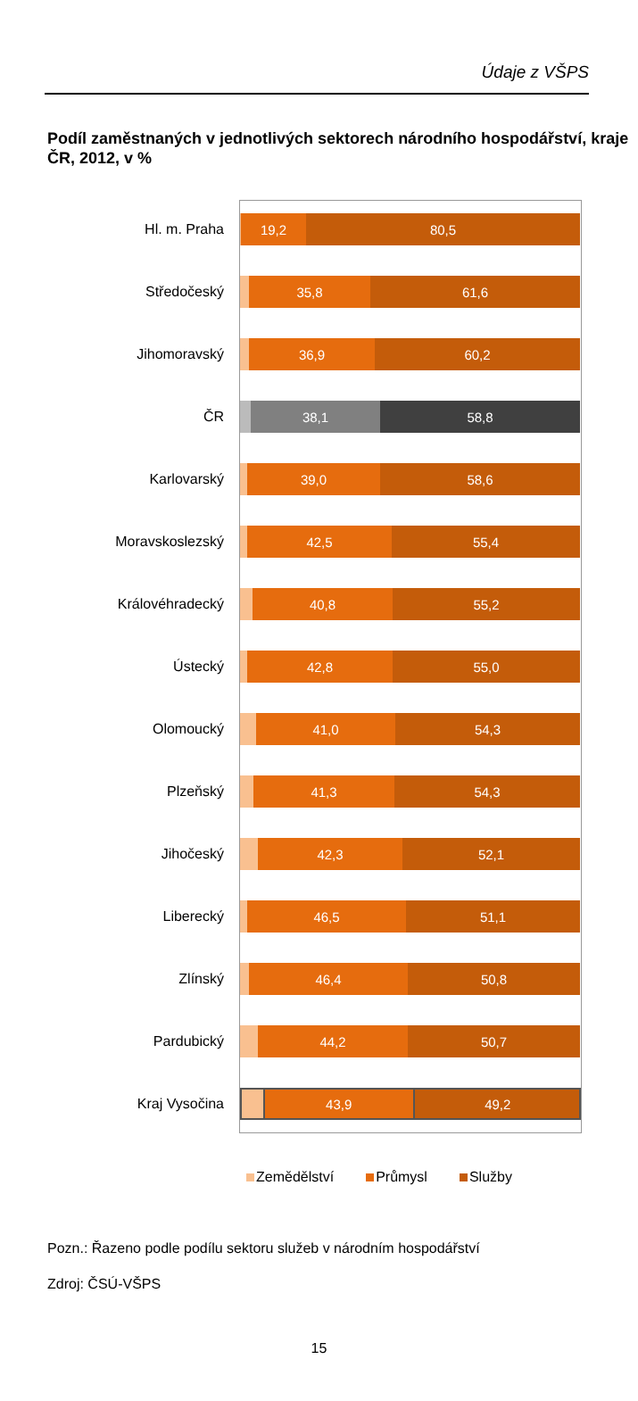Údaje z VŠPS
Podíl zaměstnaných v jednotlivých sektorech národního hospodářství, kraje ČR, 2012, v %
Hl. m. Praha
19,2 80,5
Středočeský
35,8 61,6
Jihomoravský
36,9 60,2
ČR
38,1 58,8
Karlovarský
39,0 58,6
Moravskoslezský
42,5 55,4
Královéhradecký
40,8 55,2
Ústecký
42,8 55,0
Olomoucký
41,0 54,3
Plzeňský
41,3 54,3
Jihočeský
42,3 52,1
Liberecký
46,5 51,1
Zlínský
46,4 50,8
Pardubický
44,2 50,7
Kraj Vysočina
43,9 49,2
Zemědělství Průmysl Služby
Pozn.: Řazeno podle podílu sektoru služeb v národním hospodářství
Zdroj: ČSÚ-VŠPS
15